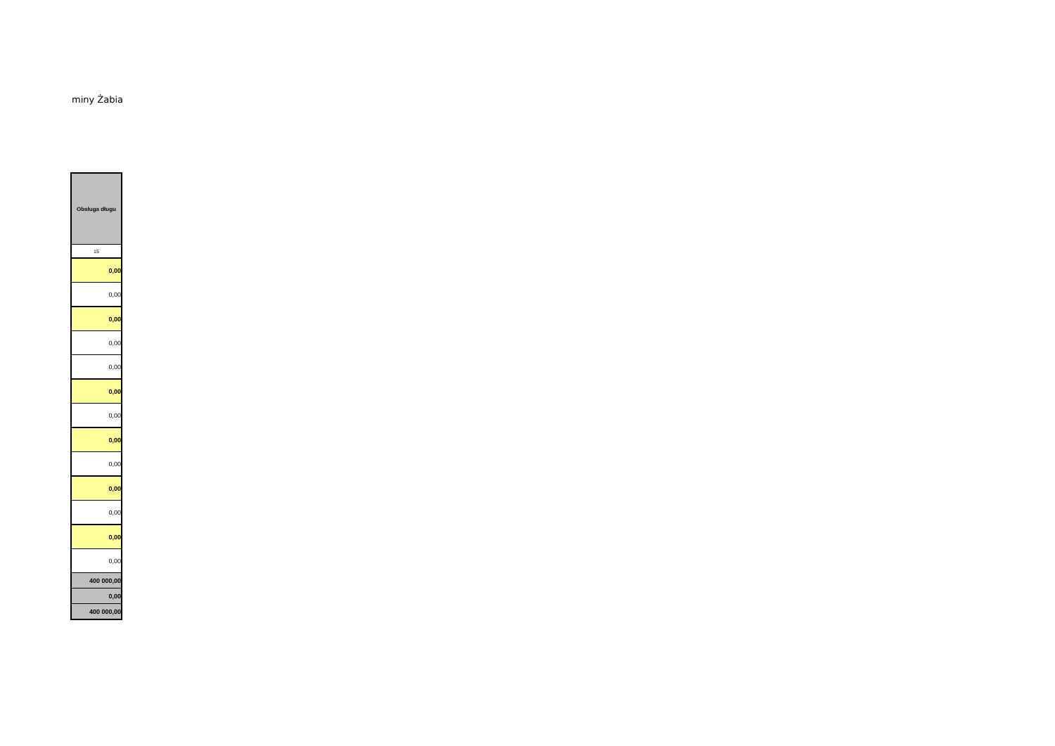miny Żabia
| Obsługa długu |
| 15 |
| 0,00 |
| 0,00 |
| 0,00 |
| 0,00 |
| 0,00 |
| 0,00 |
| 0,00 |
| 0,00 |
| 0,00 |
| 0,00 |
| 0,00 |
| 0,00 |
| 0,00 |
| 400 000,00 |
| 0,00 |
| 400 000,00 |